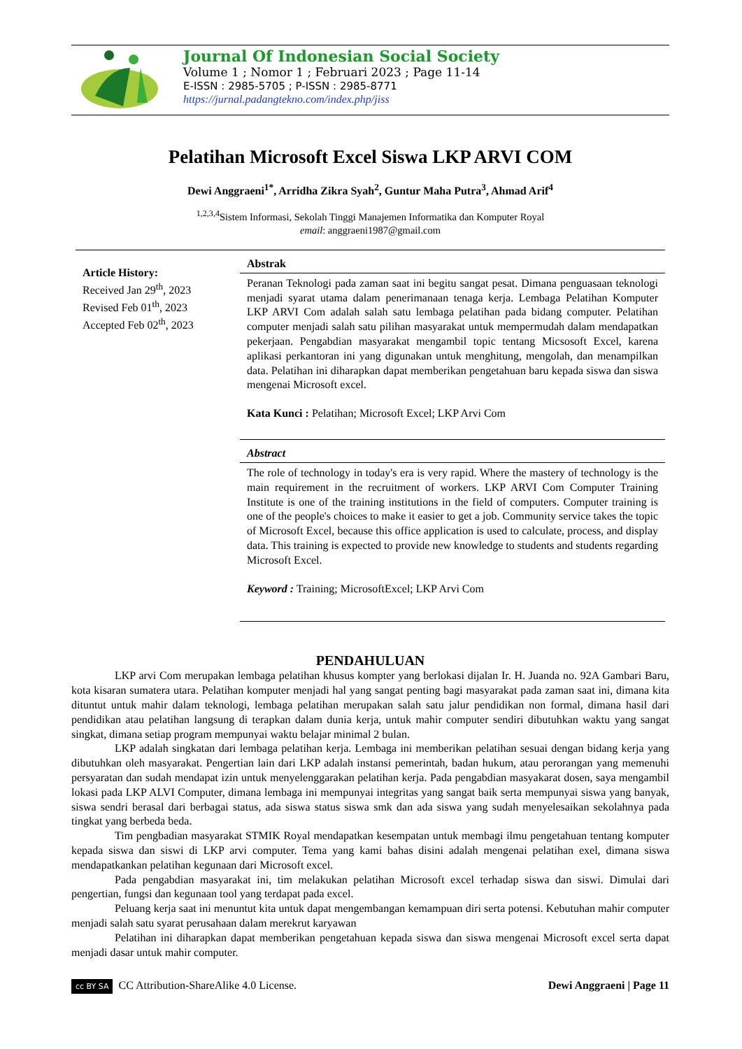Journal Of Indonesian Social Society
Volume 1 ; Nomor 1 ; Februari 2023 ; Page 11-14
E-ISSN : 2985-5705 ; P-ISSN : 2985-8771
https://jurnal.padangtekno.com/index.php/jiss
Pelatihan Microsoft Excel Siswa LKP ARVI COM
Dewi Anggraeni<sup>1*</sup>, Arridha Zikra Syah<sup>2</sup>, Guntur Maha Putra<sup>3</sup>, Ahmad Arif<sup>4</sup>
<sup>1,2,3,4</sup>Sistem Informasi, Sekolah Tinggi Manajemen Informatika dan Komputer Royal
email: anggraeni1987@gmail.com
Article History:
Received Jan 29<sup>th</sup>, 2023
Revised Feb 01<sup>th</sup>, 2023
Accepted Feb 02<sup>th</sup>, 2023
Abstrak
Peranan Teknologi pada zaman saat ini begitu sangat pesat. Dimana penguasaan teknologi menjadi syarat utama dalam penerimanaan tenaga kerja. Lembaga Pelatihan Komputer LKP ARVI Com adalah salah satu lembaga pelatihan pada bidang computer. Pelatihan computer menjadi salah satu pilihan masyarakat untuk mempermudah dalam mendapatkan pekerjaan. Pengabdian masyarakat mengambil topic tentang Micsosoft Excel, karena aplikasi perkantoran ini yang digunakan untuk menghitung, mengolah, dan menampilkan data. Pelatihan ini diharapkan dapat memberikan pengetahuan baru kepada siswa dan siswa mengenai Microsoft excel.
Kata Kunci : Pelatihan; Microsoft Excel; LKP Arvi Com
Abstract
The role of technology in today's era is very rapid. Where the mastery of technology is the main requirement in the recruitment of workers. LKP ARVI Com Computer Training Institute is one of the training institutions in the field of computers. Computer training is one of the people's choices to make it easier to get a job. Community service takes the topic of Microsoft Excel, because this office application is used to calculate, process, and display data. This training is expected to provide new knowledge to students and students regarding Microsoft Excel.
Keyword : Training; MicrosoftExcel; LKP Arvi Com
PENDAHULUAN
LKP arvi Com merupakan lembaga pelatihan khusus kompter yang berlokasi dijalan Ir. H. Juanda no. 92A Gambari Baru, kota kisaran sumatera utara. Pelatihan komputer menjadi hal yang sangat penting bagi masyarakat pada zaman saat ini, dimana kita dituntut untuk mahir dalam teknologi, lembaga pelatihan merupakan salah satu jalur pendidikan non formal, dimana hasil dari pendidikan atau pelatihan langsung di terapkan dalam dunia kerja, untuk mahir computer sendiri dibutuhkan waktu yang sangat singkat, dimana setiap program mempunyai waktu belajar minimal 2 bulan.
LKP adalah singkatan dari lembaga pelatihan kerja. Lembaga ini memberikan pelatihan sesuai dengan bidang kerja yang dibutuhkan oleh masyarakat. Pengertian lain dari LKP adalah instansi pemerintah, badan hukum, atau perorangan yang memenuhi persyaratan dan sudah mendapat izin untuk menyelenggarakan pelatihan kerja. Pada pengabdian masyakarat dosen, saya mengambil lokasi pada LKP ALVI Computer, dimana lembaga ini mempunyai integritas yang sangat baik serta mempunyai siswa yang banyak, siswa sendri berasal dari berbagai status, ada siswa status siswa smk dan ada siswa yang sudah menyelesaikan sekolahnya pada tingkat yang berbeda beda.
Tim pengbadian masyarakat STMIK Royal mendapatkan kesempatan untuk membagi ilmu pengetahuan tentang komputer kepada siswa dan siswi di LKP arvi computer. Tema yang kami bahas disini adalah mengenai pelatihan exel, dimana siswa mendapatkankan pelatihan kegunaan dari Microsoft excel.
Pada pengabdian masyarakat ini, tim melakukan pelatihan Microsoft excel terhadap siswa dan siswi. Dimulai dari pengertian, fungsi dan kegunaan tool yang terdapat pada excel.
Peluang kerja saat ini menuntut kita untuk dapat mengembangan kemampuan diri serta potensi. Kebutuhan mahir computer menjadi salah satu syarat perusahaan dalam merekrut karyawan
Pelatihan ini diharapkan dapat memberikan pengetahuan kepada siswa dan siswa mengenai Microsoft excel serta dapat menjadi dasar untuk mahir computer.
cc BY SA CC Attribution-ShareAlike 4.0 License.
Dewi Anggraeni | Page 11